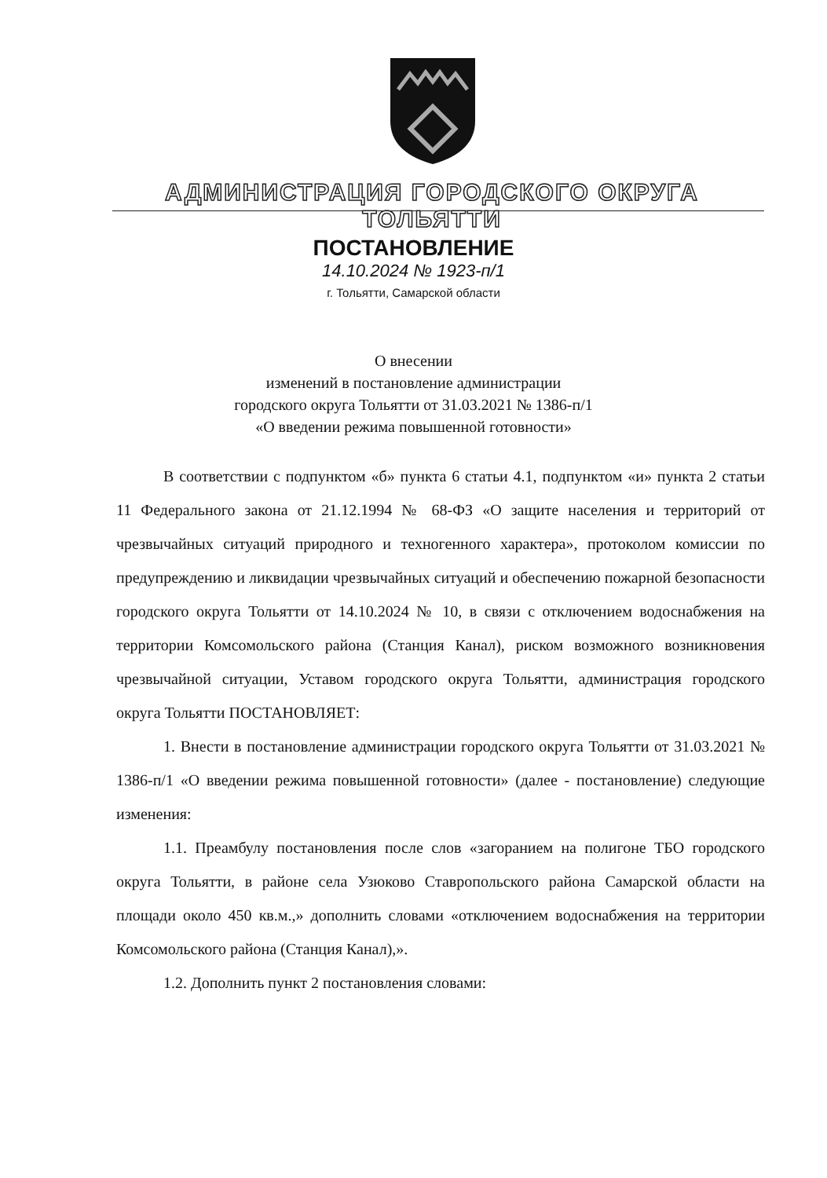АДМИНИСТРАЦИЯ ГОРОДСКОГО ОКРУГА ТОЛЬЯТТИ
ПОСТАНОВЛЕНИЕ
14.10.2024 № 1923-п/1
г. Тольятти, Самарской области
О внесении
изменений в постановление администрации
городского округа Тольятти от 31.03.2021 № 1386-п/1
«О введении режима повышенной готовности»
В соответствии с подпунктом «б» пункта 6 статьи 4.1, подпунктом «и» пункта 2 статьи 11 Федерального закона от 21.12.1994 № 68-ФЗ «О защите населения и территорий от чрезвычайных ситуаций природного и техногенного характера», протоколом комиссии по предупреждению и ликвидации чрезвычайных ситуаций и обеспечению пожарной безопасности городского округа Тольятти от 14.10.2024 № 10, в связи с отключением водоснабжения на территории Комсомольского района (Станция Канал), риском возможного возникновения чрезвычайной ситуации, Уставом городского округа Тольятти, администрация городского округа Тольятти ПОСТАНОВЛЯЕТ:
1. Внести в постановление администрации городского округа Тольятти от 31.03.2021 № 1386-п/1 «О введении режима повышенной готовности» (далее - постановление) следующие изменения:
1.1. Преамбулу постановления после слов «загоранием на полигоне ТБО городского округа Тольятти, в районе села Узюково Ставропольского района Самарской области на площади около 450 кв.м.,» дополнить словами «отключением водоснабжения на территории Комсомольского района (Станция Канал),».
1.2. Дополнить пункт 2 постановления словами: